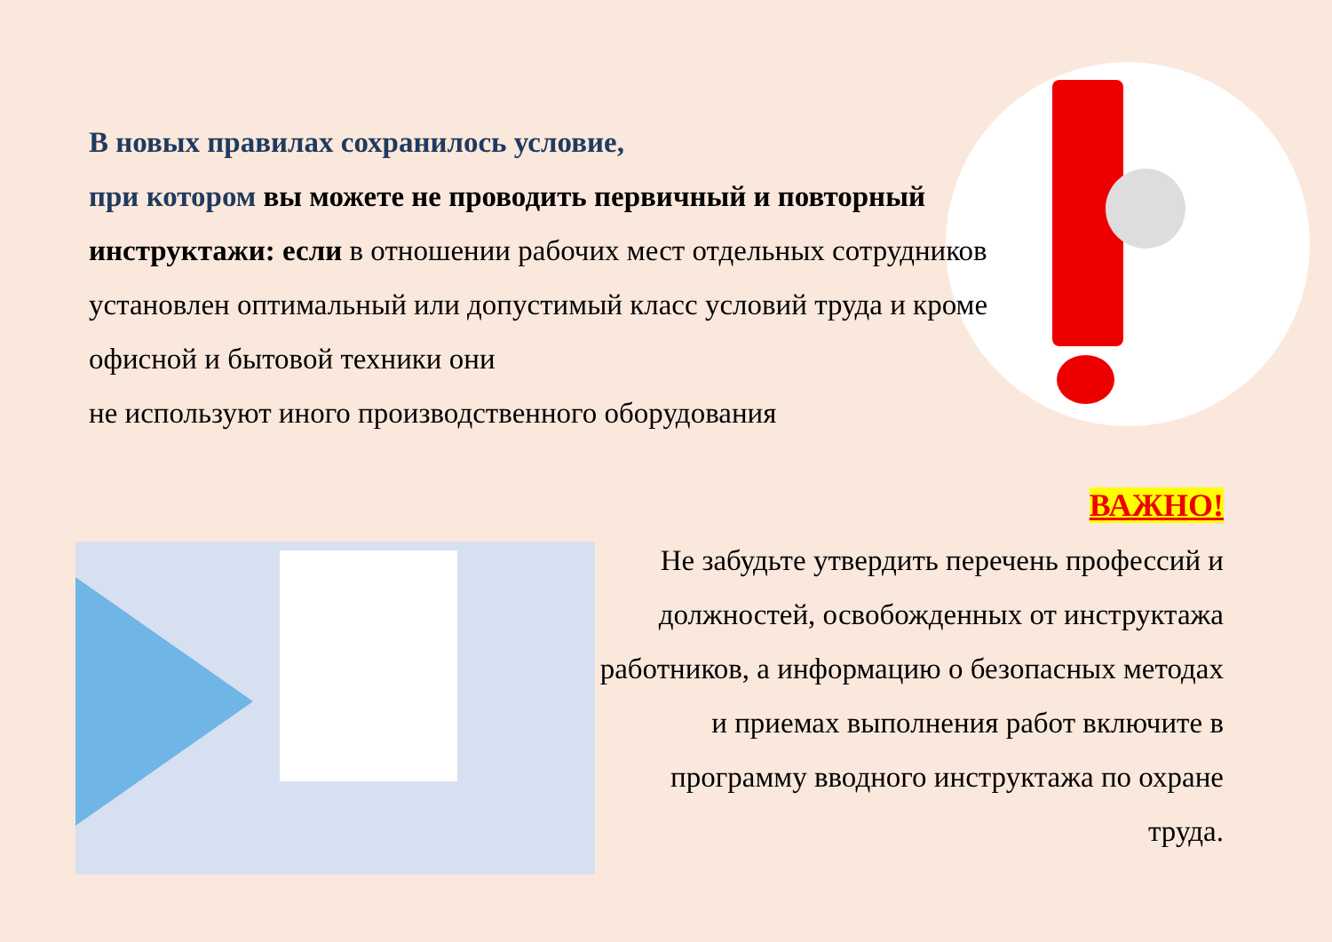В новых правилах сохранилось условие,
при котором вы можете не проводить первичный и повторный инструктажи: если в отношении рабочих мест отдельных сотрудников установлен оптимальный или допустимый класс условий труда и кроме офисной и бытовой техники они
не используют иного производственного оборудования
ВАЖНО!
Не забудьте утвердить перечень профессий и должностей, освобожденных от инструктажа работников, а информацию о безопасных методах и приемах выполнения работ включите в программу вводного инструктажа по охране труда.